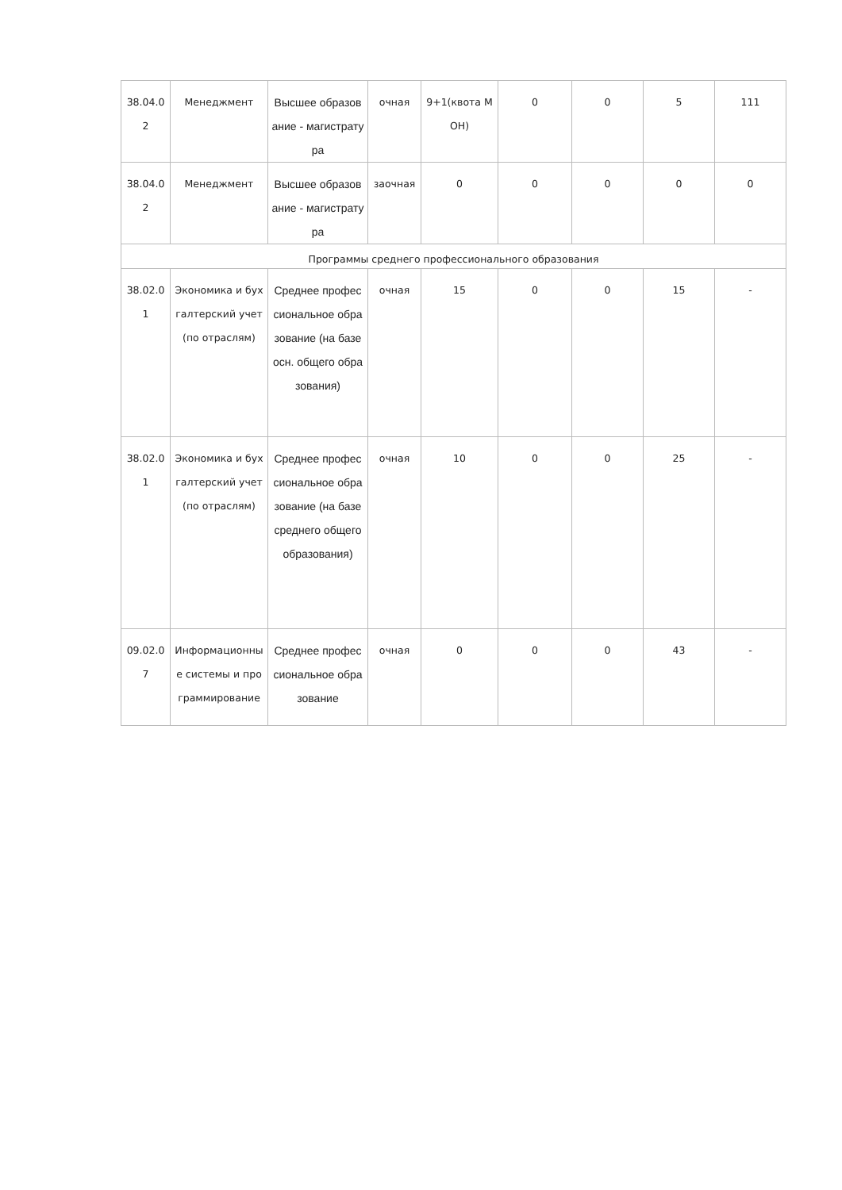| 38.04.02 | Менеджмент | Высшее образование - магистратура | очная | 9+1(квота МОН) | 0 | 0 | 5 | 111 |
| 38.04.02 | Менеджмент | Высшее образование - магистратура | заочная | 0 | 0 | 0 | 0 | 0 |
| Программы среднего профессионального образования | | | | | | | | |
| 38.02.01 | Экономика и бухгалтерский учет (по отраслям) | Среднее профессиональное образование (на базе осн. общего образования) | очная | 15 | 0 | 0 | 15 | - |
| 38.02.01 | Экономика и бухгалтерский учет (по отраслям) | Среднее профессиональное образование (на базе среднего общего образования) | очная | 10 | 0 | 0 | 25 | - |
| 09.02.07 | Информационные системы и программирование | Среднее профессиональное образование | очная | 0 | 0 | 0 | 43 | - |